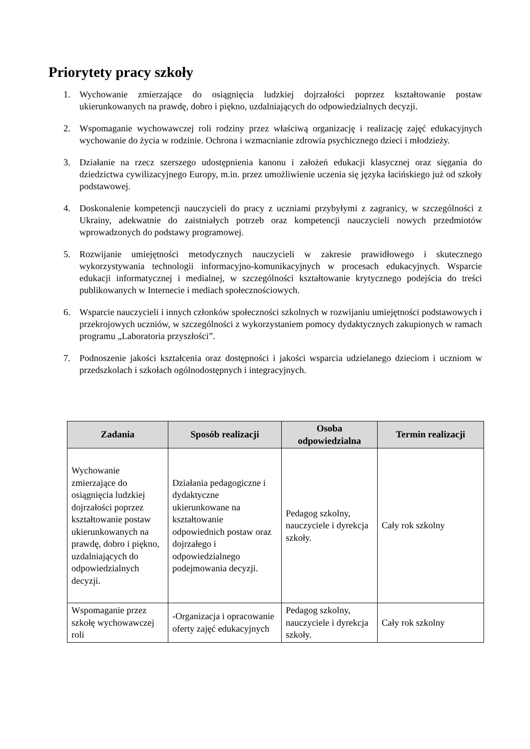Priorytety pracy szkoły
1. Wychowanie zmierzające do osiągnięcia ludzkiej dojrzałości poprzez kształtowanie postaw ukierunkowanych na prawdę, dobro i piękno, uzdalniających do odpowiedzialnych decyzji.
2. Wspomaganie wychowawczej roli rodziny przez właściwą organizację i realizację zajęć edukacyjnych wychowanie do życia w rodzinie. Ochrona i wzmacnianie zdrowia psychicznego dzieci i młodzieży.
3. Działanie na rzecz szerszego udostępnienia kanonu i założeń edukacji klasycznej oraz sięgania do dziedzictwa cywilizacyjnego Europy, m.in. przez umożliwienie uczenia się języka łacińskiego już od szkoły podstawowej.
4. Doskonalenie kompetencji nauczycieli do pracy z uczniami przybyłymi z zagranicy, w szczególności z Ukrainy, adekwatnie do zaistniałych potrzeb oraz kompetencji nauczycieli nowych przedmiotów wprowadzonych do podstawy programowej.
5. Rozwijanie umiejętności metodycznych nauczycieli w zakresie prawidłowego i skutecznego wykorzystywania technologii informacyjno-komunikacyjnych w procesach edukacyjnych. Wsparcie edukacji informatycznej i medialnej, w szczególności kształtowanie krytycznego podejścia do treści publikowanych w Internecie i mediach społecznościowych.
6. Wsparcie nauczycieli i innych członków społeczności szkolnych w rozwijaniu umiejętności podstawowych i przekrojowych uczniów, w szczególności z wykorzystaniem pomocy dydaktycznych zakupionych w ramach programu „Laboratoria przyszłości”.
7. Podnoszenie jakości kształcenia oraz dostępności i jakości wsparcia udzielanego dzieciom i uczniom w przedszkolach i szkołach ogólnodostępnych i integracyjnych.
| Zadania | Sposób realizacji | Osoba odpowiedzialna | Termin realizacji |
| --- | --- | --- | --- |
| Wychowanie zmierzające do osiągnięcia ludzkiej dojrzałości poprzez kształtowanie postaw ukierunkowanych na prawdę, dobro i piękno, uzdalniających do odpowiedzialnych decyzji. | Działania pedagogiczne i dydaktyczne ukierunkowane na kształtowanie odpowiednich postaw oraz dojrzałego i odpowiedzialnego podejmowania decyzji. | Pedagog szkolny, nauczyciele i dyrekcja szkoły. | Cały rok szkolny |
| Wspomaganie przez szkołę wychowawczej roli | -Organizacja i opracowanie oferty zajęć edukacyjnych | Pedagog szkolny, nauczyciele i dyrekcja szkoły. | Cały rok szkolny |